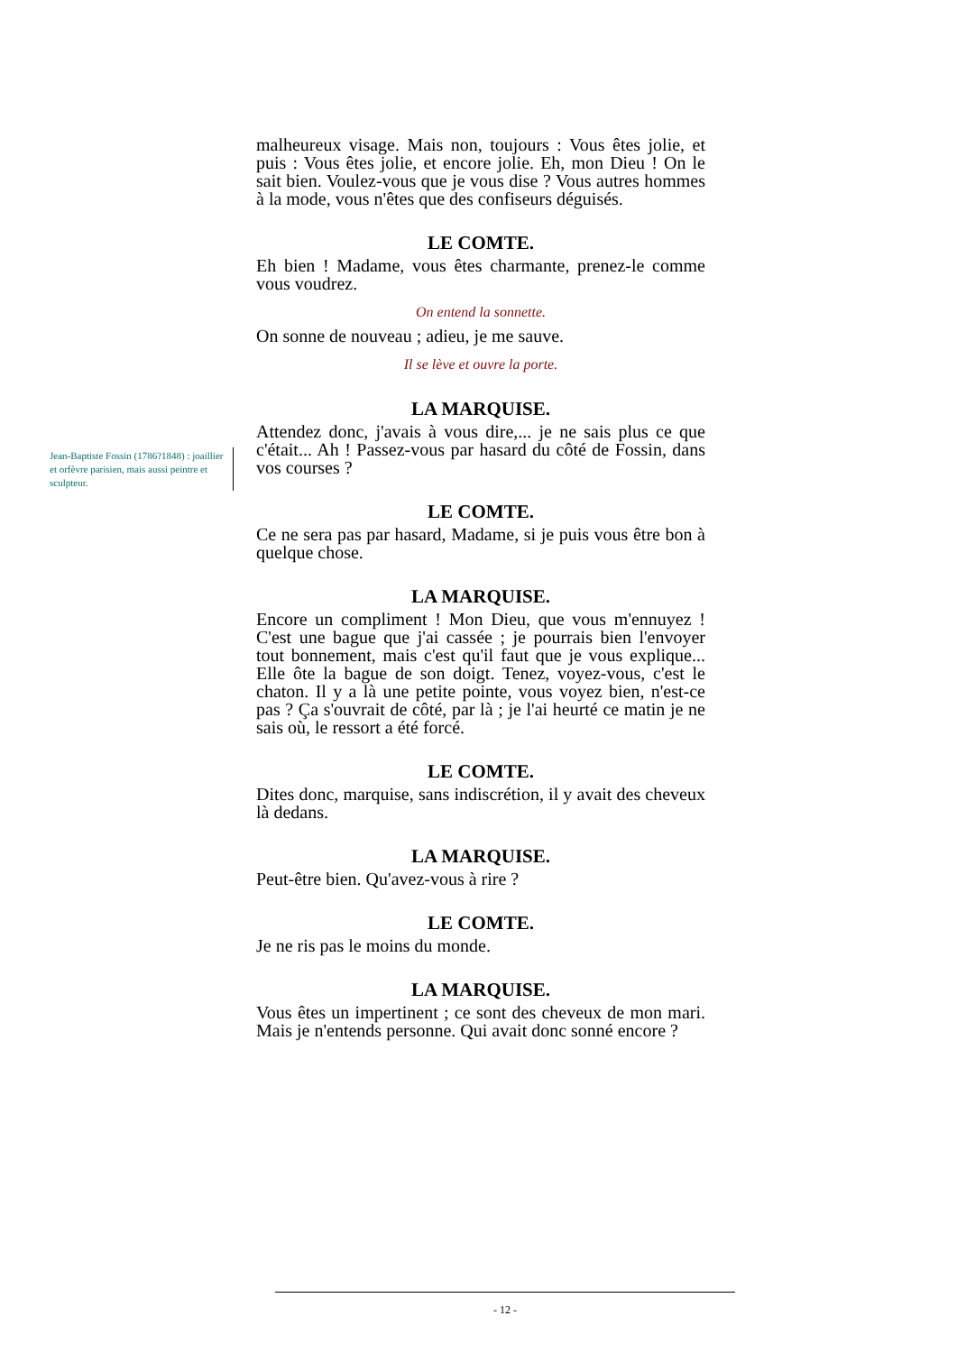malheureux visage. Mais non, toujours : Vous êtes jolie, et puis : Vous êtes jolie, et encore jolie. Eh, mon Dieu ! On le sait bien. Voulez-vous que je vous dise ? Vous autres hommes à la mode, vous n'êtes que des confiseurs déguisés.
LE COMTE.
Eh bien ! Madame, vous êtes charmante, prenez-le comme vous voudrez.
On entend la sonnette.
On sonne de nouveau ; adieu, je me sauve.
Il se lève et ouvre la porte.
LA MARQUISE.
Attendez donc, j'avais à vous dire,... je ne sais plus ce que c'était... Ah ! Passez-vous par hasard du côté de Fossin, dans vos courses ?
LE COMTE.
Ce ne sera pas par hasard, Madame, si je puis vous être bon à quelque chose.
LA MARQUISE.
Encore un compliment ! Mon Dieu, que vous m'ennuyez ! C'est une bague que j'ai cassée ; je pourrais bien l'envoyer tout bonnement, mais c'est qu'il faut que je vous explique... Elle ôte la bague de son doigt. Tenez, voyez-vous, c'est le chaton. Il y a là une petite pointe, vous voyez bien, n'est-ce pas ? Ça s'ouvrait de côté, par là ; je l'ai heurté ce matin je ne sais où, le ressort a été forcé.
LE COMTE.
Dites donc, marquise, sans indiscrétion, il y avait des cheveux là dedans.
LA MARQUISE.
Peut-être bien. Qu'avez-vous à rire ?
LE COMTE.
Je ne ris pas le moins du monde.
LA MARQUISE.
Vous êtes un impertinent ; ce sont des cheveux de mon mari. Mais je n'entends personne. Qui avait donc sonné encore ?
Jean-Baptiste Fossin (1786?1848) : joaillier et orfèvre parisien, mais aussi peintre et sculpteur.
- 12 -